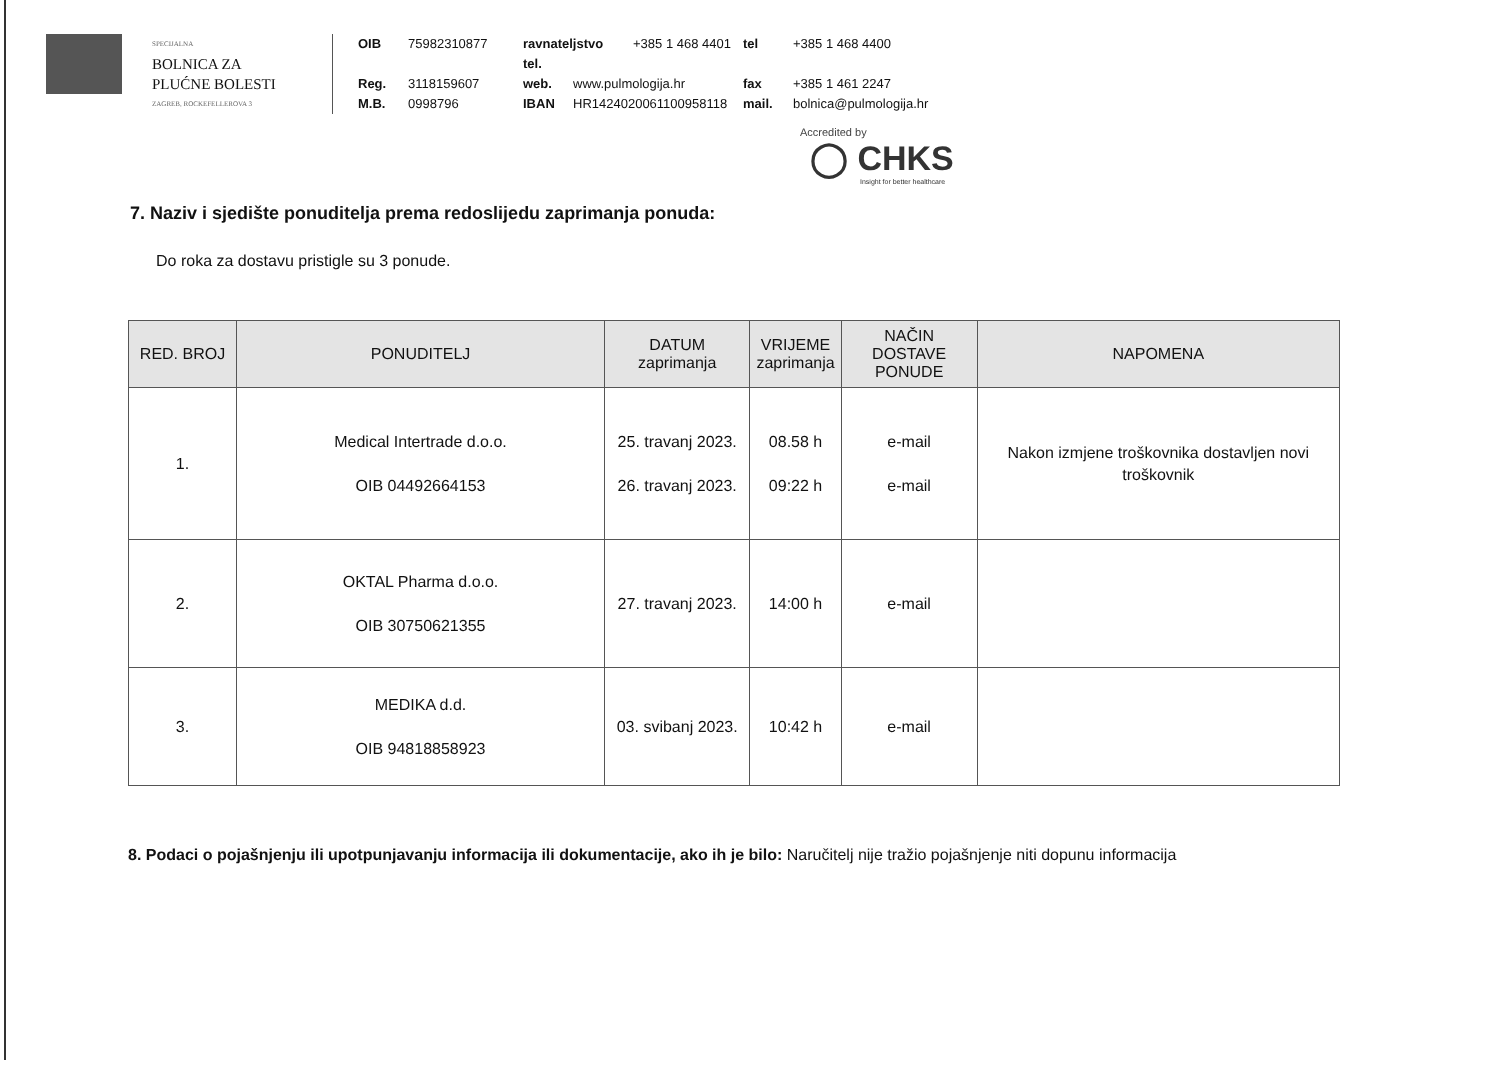SPECIJALNA
BOLNICA ZA
PLUĆNE BOLESTI
ZAGREB, ROCKEFELLEROVA 3
OIB 75982310877 ravnateljstvo tel. +385 1 468 4401 tel +385 1 468 4400 Reg. 3118159607 web. www.pulmologija.hr fax +385 1 461 2247 M.B. 0998796 IBAN HR1424020061100958118 mail. bolnica@pulmologija.hr
Accredited by
◯ CHKS
Insight for better healthcare
7. Naziv i sjedište ponuditelja prema redoslijedu zaprimanja ponuda:
Do roka za dostavu pristigle su 3 ponude.
| RED. BROJ | PONUDITELJ | DATUM zaprimanja | VRIJEME zaprimanja | NAČIN DOSTAVE PONUDE | NAPOMENA |
| --- | --- | --- | --- | --- | --- |
| 1. | Medical Intertrade d.o.o. OIB 04492664153 | 25. travanj 2023. 26. travanj 2023. | 08.58 h 09:22 h | e-mail e-mail | Nakon izmjene troškovnika dostavljen novi troškovnik |
| 2. | OKTAL Pharma d.o.o. OIB 30750621355 | 27. travanj 2023. | 14:00 h | e-mail | |
| 3. | MEDIKA d.d. OIB 94818858923 | 03. svibanj 2023. | 10:42 h | e-mail | |
8. Podaci o pojašnjenju ili upotpunjavanju informacija ili dokumentacije, ako ih je bilo: Naručitelj nije tražio pojašnjenje niti dopunu informacija